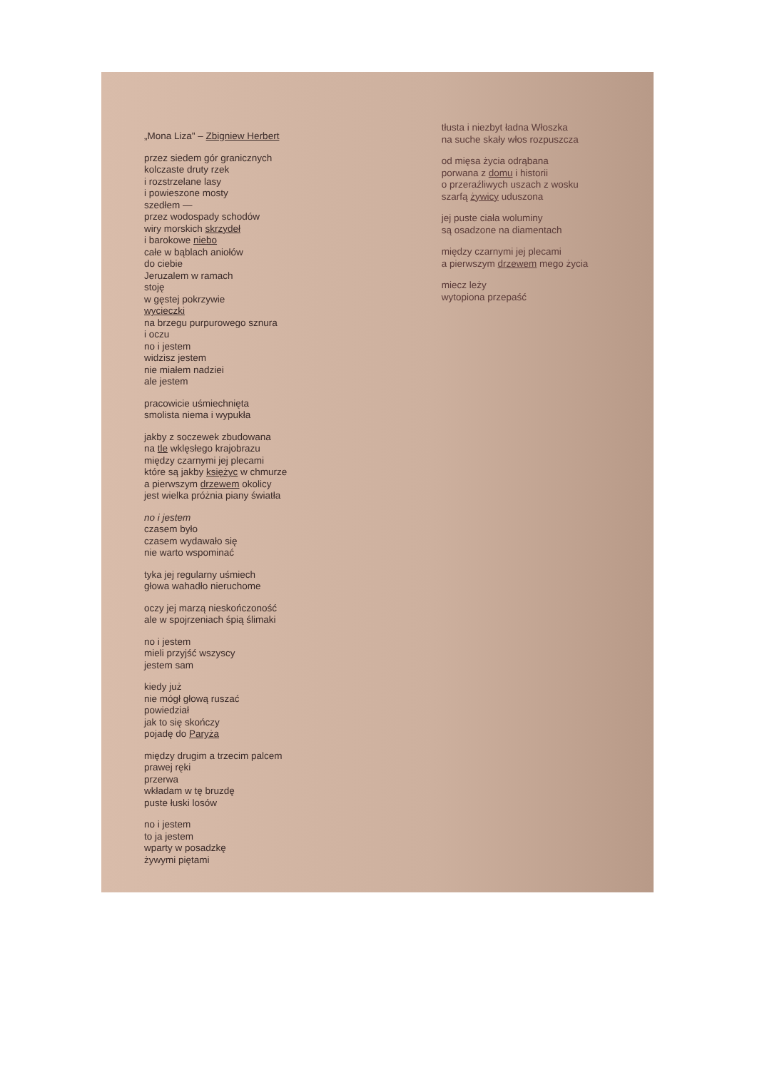„Mona Liza" – Zbigniew Herbert
przez siedem gór granicznych
kolczaste druty rzek
i rozstrzelane lasy
i powieszone mosty
szedłem —
przez wodospady schodów
wiry morskich skrzydeł
i barokowe niebo
całe w bąblach aniołów
do ciebie
Jeruzalem w ramach
stoję
w gęstej pokrzywie
wycieczki
na brzegu purpurowego sznura
i oczu
no i jestem
widzisz jestem
nie miałem nadziei
ale jestem
pracowicie uśmiechnięta
smolista niema i wypukła
jakby z soczewek zbudowana
na tle wklęsłego krajobrazu
między czarnymi jej plecami
które są jakby księżyc w chmurze
a pierwszym drzewem okolicy
jest wielka próżnia piany światła
no i jestem
czasem było
czasem wydawało się
nie warto wspominać
tyka jej regularny uśmiech
głowa wahadło nieruchome
oczy jej marzą nieskończoność
ale w spojrzeniach śpią ślimaki
no i jestem
mieli przyjść wszyscy
jestem sam
kiedy już
nie mógł głową ruszać
powiedział
jak to się skończy
pojadę do Paryża
między drugim a trzecim palcem
prawej ręki
przerwa
wkładam w tę bruzdę
puste łuski losów
no i jestem
to ja jestem
wparty w posadzkę
żywymi piętami
tłusta i niezbyt ładna Włoszka
na suche skały włos rozpuszcza
od mięsa życia odrąbana
porwana z domu i historii
o przeraźliwych uszach z wosku
szarfą żywicy uduszona
jej puste ciała woluminy
są osadzone na diamentach
między czarnymi jej plecami
a pierwszym drzewem mego życia
miecz leży
wytopiona przepaść